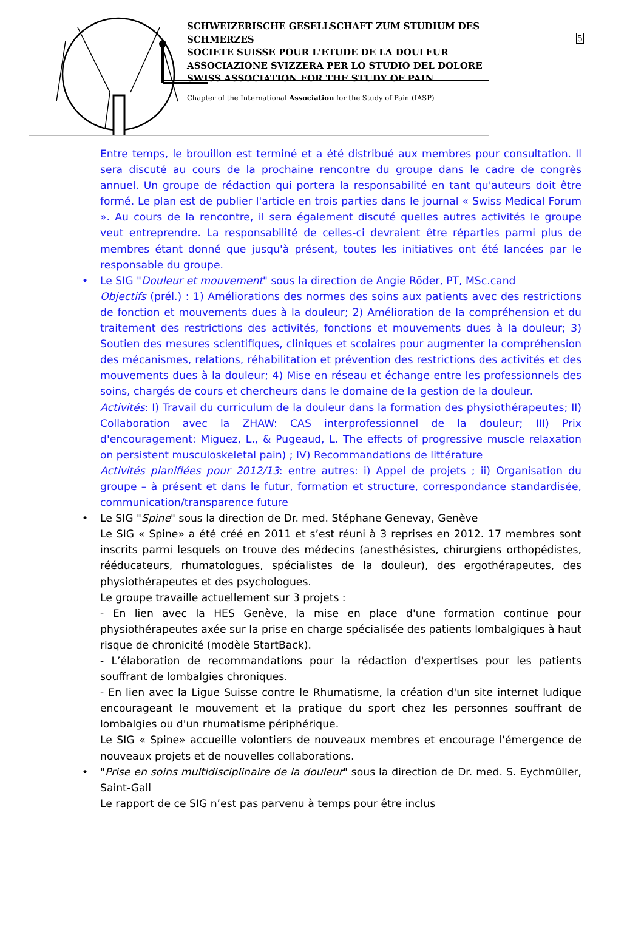SCHWEIZERISCHE GESELLSCHAFT ZUM STUDIUM DES SCHMERZES
SOCIETE SUISSE POUR L'ETUDE DE LA DOULEUR
ASSOCIAZIONE SVIZZERA PER LO STUDIO DEL DOLORE
SWISS ASSOCIATION FOR THE STUDY OF PAIN
Chapter of the International Association for the Study of Pain (IASP)
5
Entre temps, le brouillon est terminé et a été distribué aux membres pour consultation. Il sera discuté au cours de la prochaine rencontre du groupe dans le cadre de congrès annuel. Un groupe de rédaction qui portera la responsabilité en tant qu'auteurs doit être formé. Le plan est de publier l'article en trois parties dans le journal « Swiss Medical Forum ». Au cours de la rencontre, il sera également discuté quelles autres activités le groupe veut entreprendre. La responsabilité de celles-ci devraient être réparties parmi plus de membres étant donné que jusqu'à présent, toutes les initiatives ont été lancées par le responsable du groupe.
•
Le SIG "Douleur et mouvement" sous la direction de Angie Röder, PT, MSc.cand
Objectifs (prél.) : 1) Améliorations des normes des soins aux patients avec des restrictions de fonction et mouvements dues à la douleur; 2) Amélioration de la compréhension et du traitement des restrictions des activités, fonctions et mouvements dues à la douleur; 3) Soutien des mesures scientifiques, cliniques et scolaires pour augmenter la compréhension des mécanismes, relations, réhabilitation et prévention des restrictions des activités et des mouvements dues à la douleur; 4) Mise en réseau et échange entre les professionnels des soins, chargés de cours et chercheurs dans le domaine de la gestion de la douleur.
Activités: I) Travail du curriculum de la douleur dans la formation des physiothérapeutes; II) Collaboration avec la ZHAW: CAS interprofessionnel de la douleur; III) Prix d'encouragement: Miguez, L., & Pugeaud, L. The effects of progressive muscle relaxation on persistent musculoskeletal pain) ; IV) Recommandations de littérature
Activités planifiées pour 2012/13: entre autres: i) Appel de projets ; ii) Organisation du groupe – à présent et dans le futur, formation et structure, correspondance standardisée, communication/transparence future
•
Le SIG "Spine" sous la direction de Dr. med. Stéphane Genevay, Genève
Le SIG « Spine» a été créé en 2011 et s’est réuni à 3 reprises en 2012. 17 membres sont inscrits parmi lesquels on trouve des médecins (anesthésistes, chirurgiens orthopédistes, rééducateurs, rhumatologues, spécialistes de la douleur), des ergothérapeutes, des physiothérapeutes et des psychologues.
Le groupe travaille actuellement sur 3 projets :
- En lien avec la HES Genève, la mise en place d'une formation continue pour physiothérapeutes axée sur la prise en charge spécialisée des patients lombalgiques à haut risque de chronicité (modèle StartBack).
- L’élaboration de recommandations pour la rédaction d'expertises pour les patients souffrant de lombalgies chroniques.
- En lien avec la Ligue Suisse contre le Rhumatisme, la création d'un site internet ludique encourageant le mouvement et la pratique du sport chez les personnes souffrant de lombalgies ou d'un rhumatisme périphérique.
Le SIG « Spine» accueille volontiers de nouveaux membres et encourage l'émergence de nouveaux projets et de nouvelles collaborations.
•
"Prise en soins multidisciplinaire de la douleur" sous la direction de Dr. med. S. Eychmüller, Saint-Gall
Le rapport de ce SIG n’est pas parvenu à temps pour être inclus